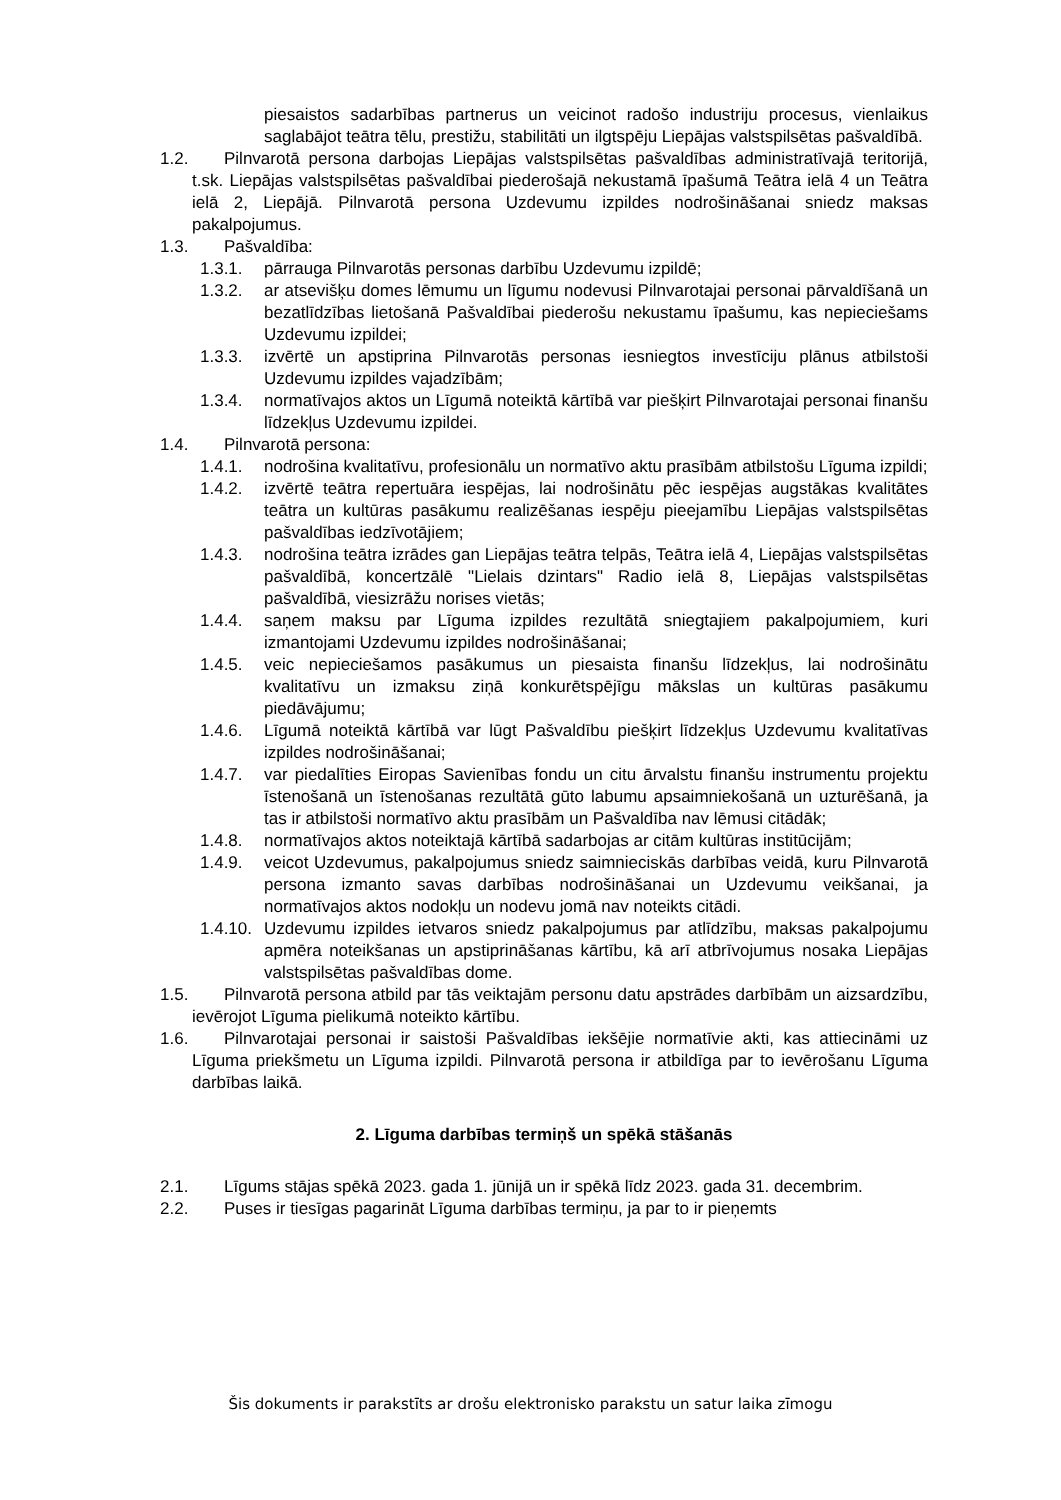piesaistos sadarbības partnerus un veicinot radošo industriju procesus, vienlaikus saglabājot teātra tēlu, prestižu, stabilitāti un ilgtspēju Liepājas valstspilsētas pašvaldībā.
1.2. Pilnvarotā persona darbojas Liepājas valstspilsētas pašvaldības administratīvajā teritorijā, t.sk. Liepājas valstspilsētas pašvaldībai piederošajā nekustamā īpašumā Teātra ielā 4 un Teātra ielā 2, Liepājā. Pilnvarotā persona Uzdevumu izpildes nodrošināšanai sniedz maksas pakalpojumus.
1.3. Pašvaldība:
1.3.1. pārrauga Pilnvarotās personas darbību Uzdevumu izpildē;
1.3.2. ar atsevišķu domes lēmumu un līgumu nodevusi Pilnvarotajai personai pārvaldīšanā un bezatlīdzības lietošanā Pašvaldībai piederošu nekustamu īpašumu, kas nepieciešams Uzdevumu izpildei;
1.3.3. izvērtē un apstiprina Pilnvarotās personas iesniegtos investīciju plānus atbilstoši Uzdevumu izpildes vajadzībām;
1.3.4. normatīvajos aktos un Līgumā noteiktā kārtībā var piešķirt Pilnvarotajai personai finanšu līdzekļus Uzdevumu izpildei.
1.4. Pilnvarotā persona:
1.4.1. nodrošina kvalitatīvu, profesionālu un normatīvo aktu prasībām atbilstošu Līguma izpildi;
1.4.2. izvērtē teātra repertuāra iespējas, lai nodrošinātu pēc iespējas augstākas kvalitātes teātra un kultūras pasākumu realizēšanas iespēju pieejamību Liepājas valstspilsētas pašvaldības iedzīvotājiem;
1.4.3. nodrošina teātra izrādes gan Liepājas teātra telpās, Teātra ielā 4, Liepājas valstspilsētas pašvaldībā, koncertzālē "Lielais dzintars" Radio ielā 8, Liepājas valstspilsētas pašvaldībā, viesizrāžu norises vietās;
1.4.4. saņem maksu par Līguma izpildes rezultātā sniegtajiem pakalpojumiem, kuri izmantojami Uzdevumu izpildes nodrošināšanai;
1.4.5. veic nepieciešamos pasākumus un piesaista finanšu līdzekļus, lai nodrošinātu kvalitatīvu un izmaksu ziņā konkurētspējīgu mākslas un kultūras pasākumu piedāvājumu;
1.4.6. Līgumā noteiktā kārtībā var lūgt Pašvaldību piešķirt līdzekļus Uzdevumu kvalitatīvas izpildes nodrošināšanai;
1.4.7. var piedalīties Eiropas Savienības fondu un citu ārvalstu finanšu instrumentu projektu īstenošanā un īstenošanas rezultātā gūto labumu apsaimniekošanā un uzturēšanā, ja tas ir atbilstoši normatīvo aktu prasībām un Pašvaldība nav lēmusi citādāk;
1.4.8. normatīvajos aktos noteiktajā kārtībā sadarbojas ar citām kultūras institūcijām;
1.4.9. veicot Uzdevumus, pakalpojumus sniedz saimnieciskās darbības veidā, kuru Pilnvarotā persona izmanto savas darbības nodrošināšanai un Uzdevumu veikšanai, ja normatīvajos aktos nodokļu un nodevu jomā nav noteikts citādi.
1.4.10. Uzdevumu izpildes ietvaros sniedz pakalpojumus par atlīdzību, maksas pakalpojumu apmēra noteikšanas un apstiprināšanas kārtību, kā arī atbrīvojumus nosaka Liepājas valstspilsētas pašvaldības dome.
1.5. Pilnvarotā persona atbild par tās veiktajām personu datu apstrādes darbībām un aizsardzību, ievērojot Līguma pielikumā noteikto kārtību.
1.6. Pilnvarotajai personai ir saistoši Pašvaldības iekšējie normatīvie akti, kas attiecināmi uz Līguma priekšmetu un Līguma izpildi. Pilnvarotā persona ir atbildīga par to ievērošanu Līguma darbības laikā.
2. Līguma darbības termiņš un spēkā stāšanās
2.1. Līgums stājas spēkā 2023. gada 1. jūnijā un ir spēkā līdz 2023. gada 31. decembrim.
2.2. Puses ir tiesīgas pagarināt Līguma darbības termiņu, ja par to ir pieņemts
Šis dokuments ir parakstīts ar drošu elektronisko parakstu un satur laika zīmogu